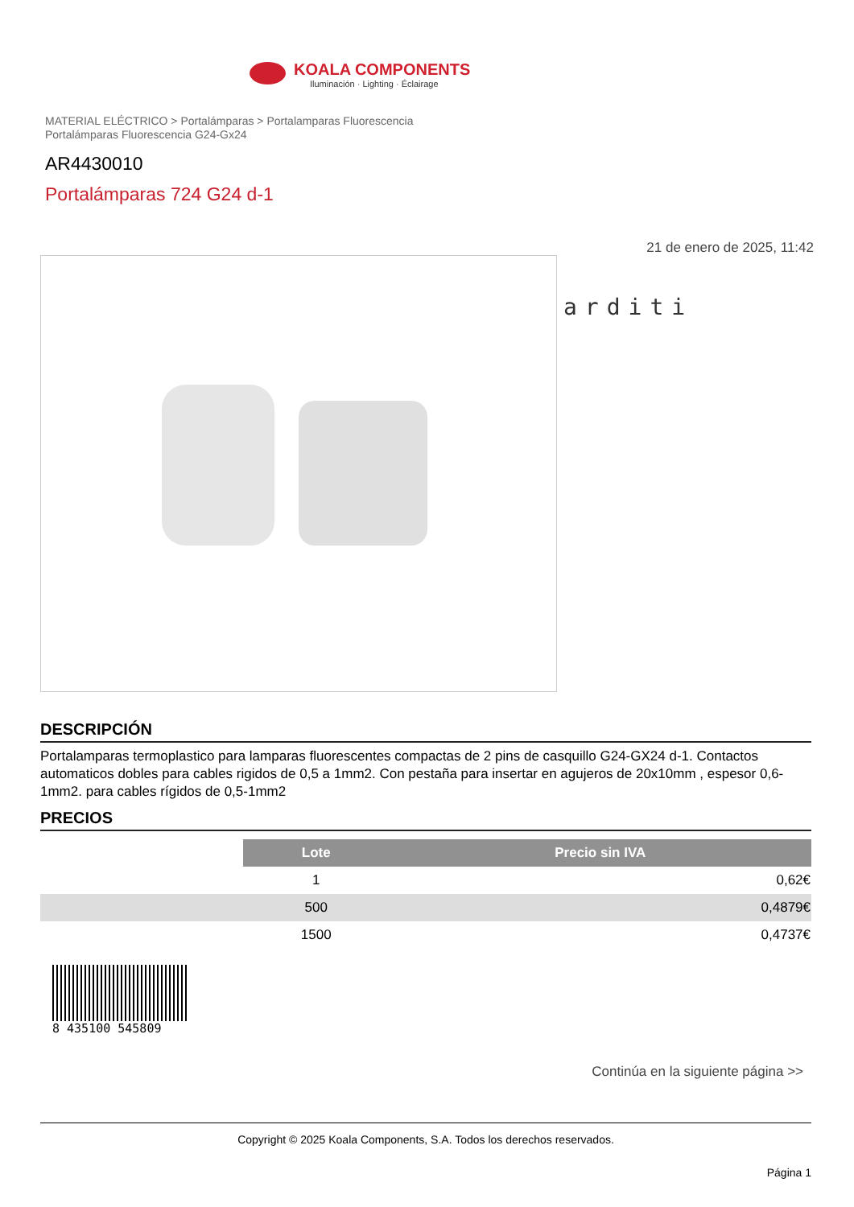KOALA COMPONENTS
Iluminación · Lighting · Éclairage
MATERIAL ELÉCTRICO > Portalámparas > Portalamparas Fluorescencia
Portalámparas Fluorescencia G24-Gx24
AR4430010
Portalámparas 724 G24 d-1
21 de enero de 2025, 11:42
arditi
DESCRIPCIÓN
Portalamparas termoplastico para lamparas fluorescentes compactas de 2 pins de casquillo G24-GX24 d-1. Contactos automaticos dobles para cables rigidos de 0,5 a 1mm2. Con pestaña para insertar en agujeros de 20x10mm , espesor 0,6-1mm2. para cables rígidos de 0,5-1mm2
PRECIOS
| | Lote | Precio sin IVA |
| | 1 | 0,62€ |
| | 500 | 0,4879€ |
| | 1500 | 0,4737€ |
8 435100 545809
Continúa en la siguiente página >>
Copyright © 2025 Koala Components, S.A. Todos los derechos reservados.
Página 1